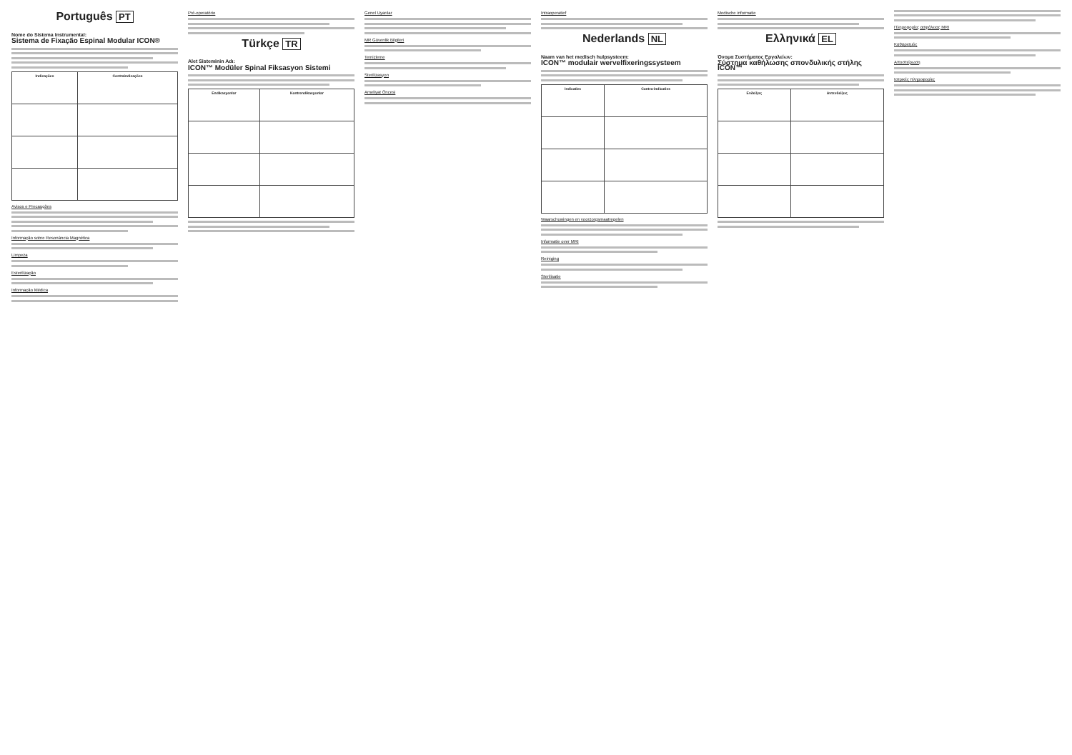Português PT
Nome do Sistema Instrumental:
Sistema de Fixação Espinal Modular ICON®
| Indicações | Contraindicações |
| --- | --- |
Avisos e Precauções
Informação sobre Resonância Magnética
Limpeza
Esterilização
Informação Médica
Pré-operatório
Türkçe TR
Alet Sisteminin Adı:
ICON™ Modüler Spinal Fiksasyon Sistemi
| Endikasyonlar | Kontrendikasyonlar |
| --- | --- |
Genel Uyarılar
MR Güvenlik Bilgileri
Temizleme
Sterilizasyon
Ameliyat Öncesi
Intraoperatief
Nederlands NL
Naam van het medisch hulpsysteem:
ICON™ modulair wervelfixeringssysteem
| Indicaties | Contra-indicaties |
| --- | --- |
Waarschuwingen en voorzorgsmaatregelen
Informatie over MRI
Reiniging
Sterilisatie
Medische informatie
Ελληνικά EL
Όνομα Συστήματος Εργαλείων:
Σύστημα καθήλωσης σπονδυλικής στήλης ICON™
| Ενδείξεις | Αντενδείξεις |
| --- | --- |
Πληροφορίες ασφάλειας MRI
Καθαρισμός
Αποστείρωση
Ιατρικές πληροφορίες